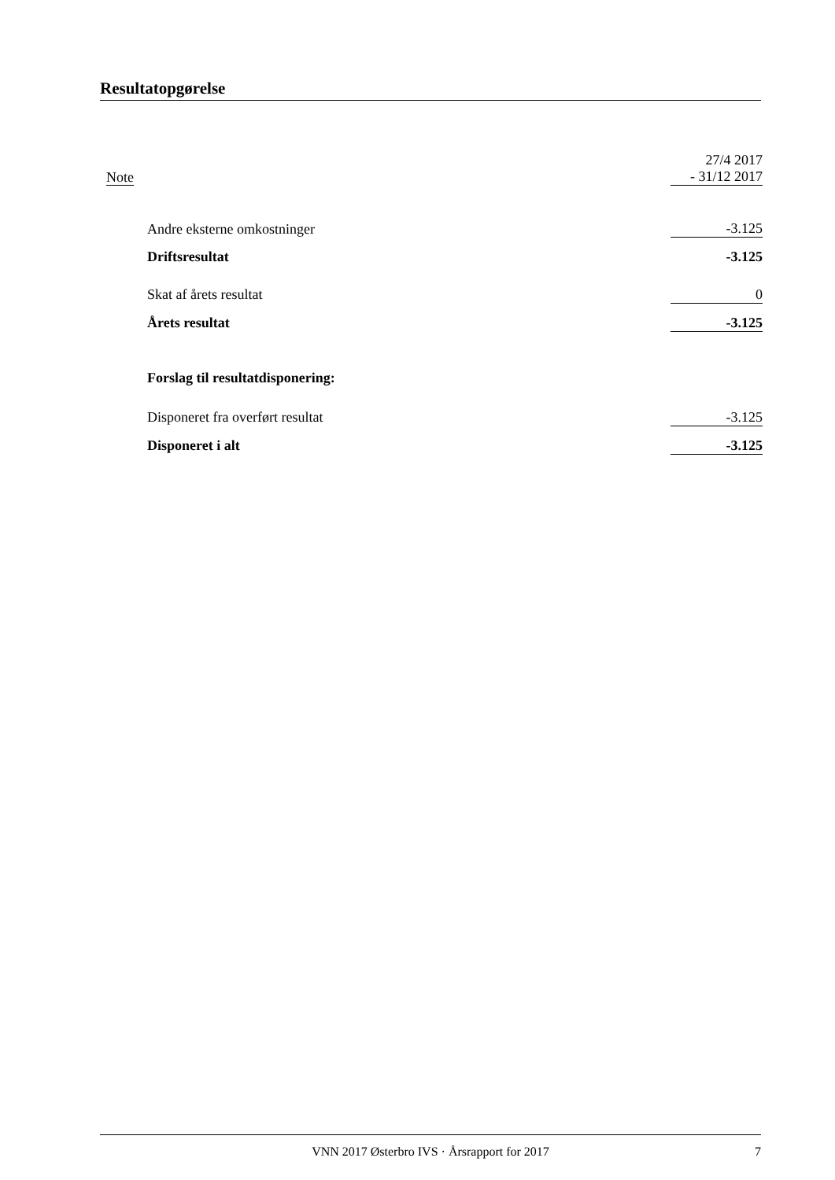Resultatopgørelse
| Note | | 27/4 2017 - 31/12 2017 |
| | Andre eksterne omkostninger | -3.125 |
| | Driftsresultat | -3.125 |
| | Skat af årets resultat | 0 |
| | Årets resultat | -3.125 |
| | Forslag til resultatdisponering: | |
| | Disponeret fra overført resultat | -3.125 |
| | Disponeret i alt | -3.125 |
VNN 2017 Østerbro IVS · Årsrapport for 2017 7